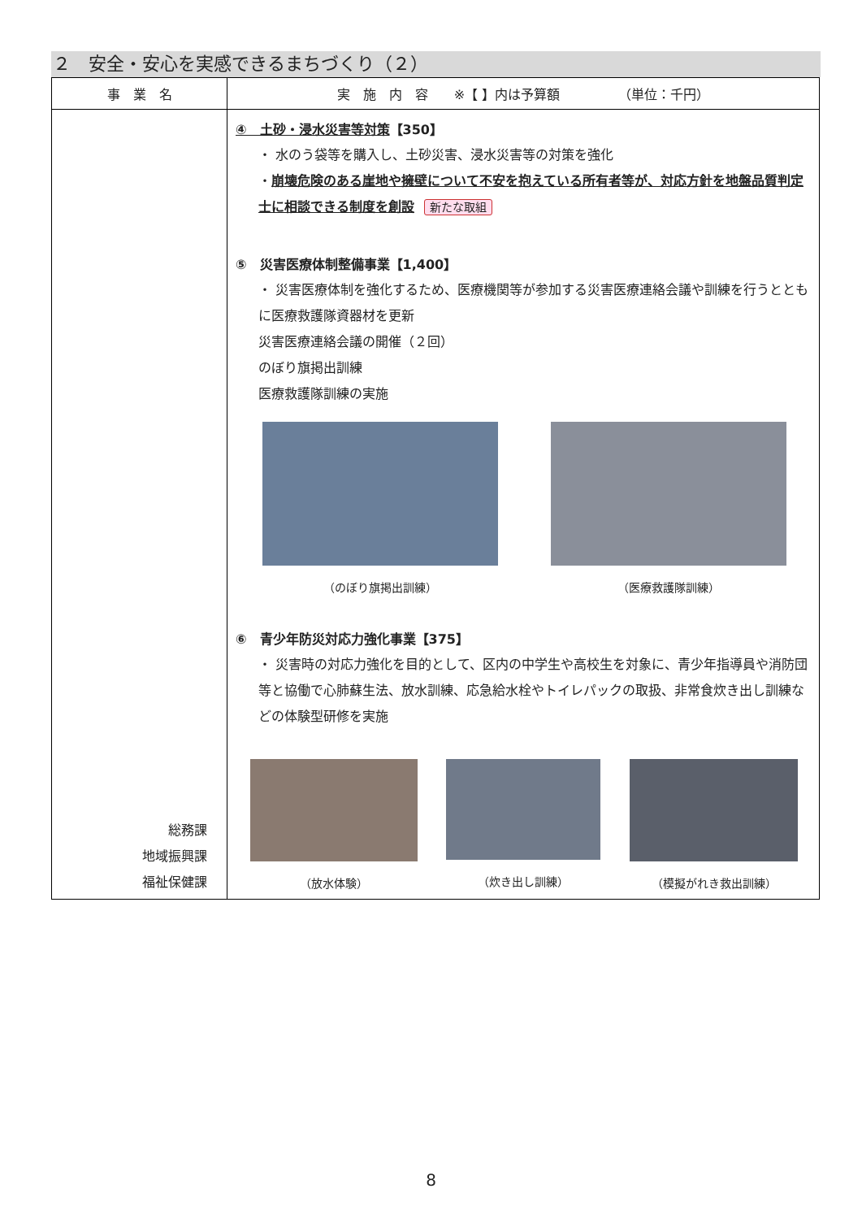２　安全・安心を実感できるまちづくり（２）
| 事 業 名 | 実 施 内 容 ※【 】内は予算額 （単位：千円） |
| --- | --- |
| 総務課 地域振興課 福祉保健課 | ④ 土砂・浸水災害等対策 【350】 ・ 水のう袋等を購入し、土砂災害、浸水災害等の対策を強化 ・ 崩壊危険のある崖地や擁壁について不安を抱えている所有者等が、対応方針を地盤品質判定士に相談できる制度を創設 新たな取組 ⑤ 災害医療体制整備事業【1,400】 ・ 災害医療体制を強化するため、医療機関等が参加する災害医療連絡会議や訓練を行うとともに医療救護隊資器材を更新 災害医療連絡会議の開催（２回） のぼり旗掲出訓練 医療救護隊訓練の実施 （のぼり旗掲出訓練） （医療救護隊訓練） ⑥ 青少年防災対応力強化事業【375】 ・ 災害時の対応力強化を目的として、区内の中学生や高校生を対象に、青少年指導員や消防団等と協働で心肺蘇生法、放水訓練、応急給水栓やトイレパックの取扱、非常食炊き出し訓練などの体験型研修を実施 （放水体験） （炊き出し訓練） （模擬がれき救出訓練） |
8